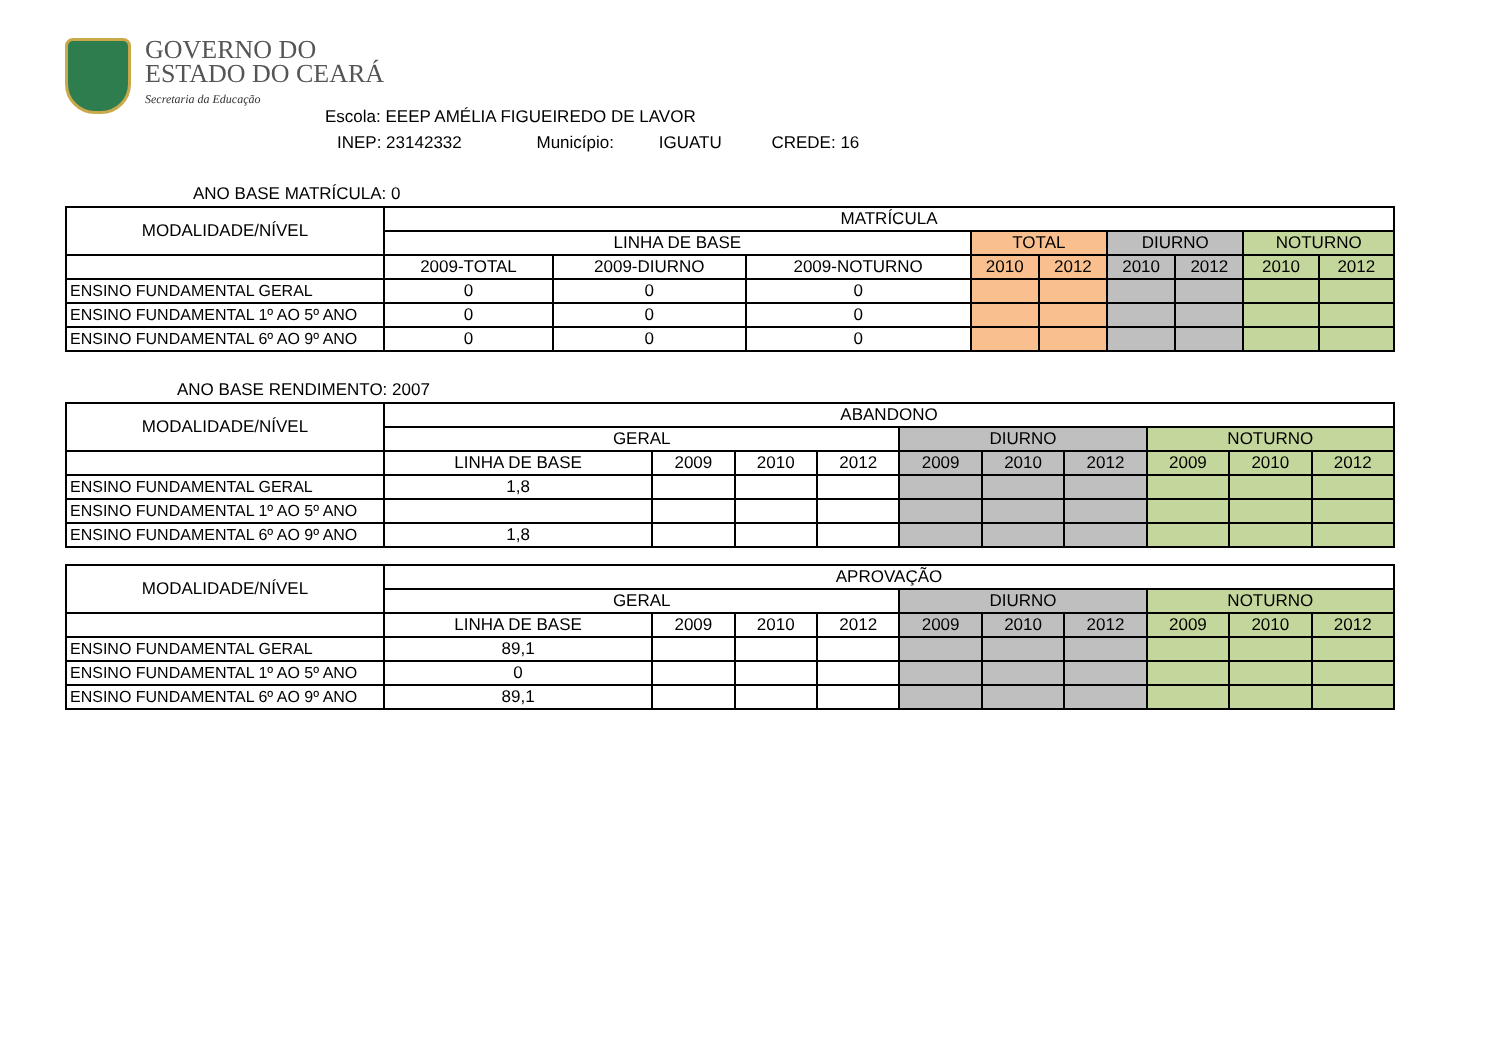GOVERNO DO
ESTADO DO CEARÁ
Secretaria da Educação
Escola: EEEP AMÉLIA FIGUEIREDO DE LAVOR
INEP: 23142332 Município: IGUATU CREDE: 16
ANO BASE MATRÍCULA: 0
| MODALIDADE/NÍVEL | MATRÍCULA | | | | | | | | |
| --- | --- | --- | --- | --- | --- | --- | --- | --- | --- |
| | LINHA DE BASE | | | TOTAL | | DIURNO | | NOTURNO | |
| | 2009-TOTAL | 2009-DIURNO | 2009-NOTURNO | 2010 | 2012 | 2010 | 2012 | 2010 | 2012 |
| ENSINO FUNDAMENTAL GERAL | 0 | 0 | 0 | | | | | | |
| ENSINO FUNDAMENTAL 1º AO 5º ANO | 0 | 0 | 0 | | | | | | |
| ENSINO FUNDAMENTAL 6º AO 9º ANO | 0 | 0 | 0 | | | | | | |
ANO BASE RENDIMENTO: 2007
| MODALIDADE/NÍVEL | ABANDONO | | | | | | | | | |
| --- | --- | --- | --- | --- | --- | --- | --- | --- | --- | --- |
| | GERAL | | | | DIURNO | | | NOTURNO | | |
| | LINHA DE BASE | 2009 | 2010 | 2012 | 2009 | 2010 | 2012 | 2009 | 2010 | 2012 |
| ENSINO FUNDAMENTAL GERAL | 1,8 | | | | | | | | | |
| ENSINO FUNDAMENTAL 1º AO 5º ANO | | | | | | | | | | |
| ENSINO FUNDAMENTAL 6º AO 9º ANO | 1,8 | | | | | | | | | |
| MODALIDADE/NÍVEL | APROVAÇÃO | | | | | | | | | |
| --- | --- | --- | --- | --- | --- | --- | --- | --- | --- | --- |
| | GERAL | | | | DIURNO | | | NOTURNO | | |
| | LINHA DE BASE | 2009 | 2010 | 2012 | 2009 | 2010 | 2012 | 2009 | 2010 | 2012 |
| ENSINO FUNDAMENTAL GERAL | 89,1 | | | | | | | | | |
| ENSINO FUNDAMENTAL 1º AO 5º ANO | 0 | | | | | | | | | |
| ENSINO FUNDAMENTAL 6º AO 9º ANO | 89,1 | | | | | | | | | |